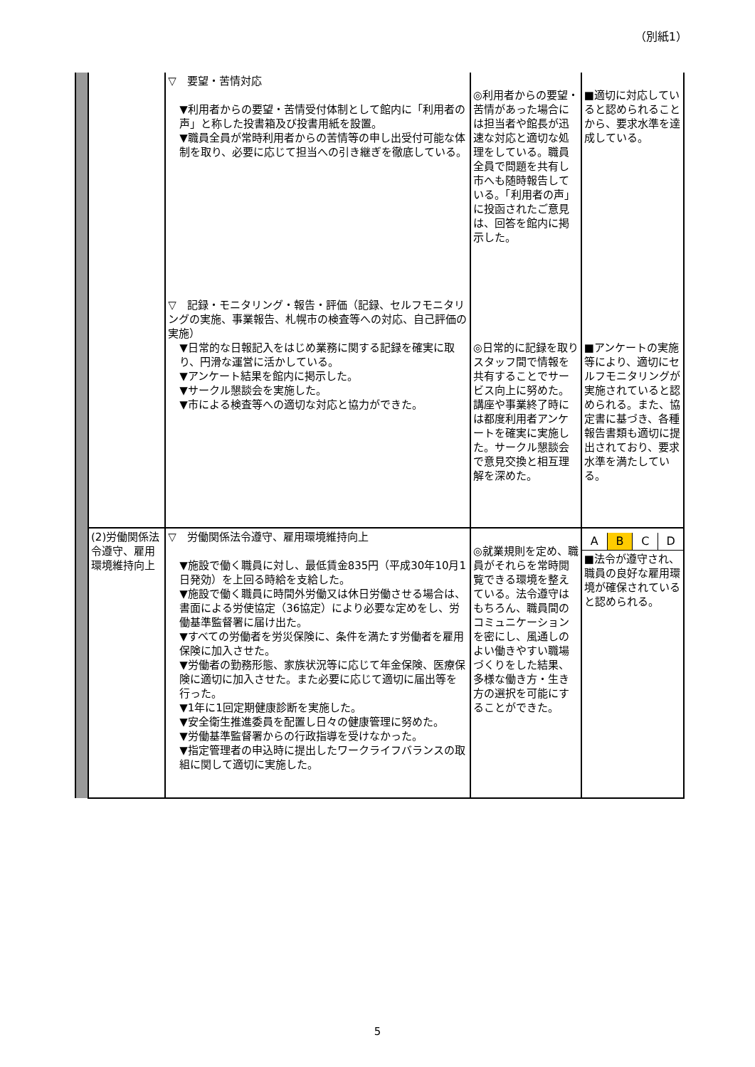（別紙1）
| | | ▽ 要望・苦情対応 ▼利用者からの要望・苦情受付体制として館内に「利用者の声」と称した投書箱及び投書用紙を設置。 ▼職員全員が常時利用者からの苦情等の申し出受付可能な体制を取り、必要に応じて担当への引き継ぎを徹底している。 ▽ 記録・モニタリング・報告・評価（記録、セルフモニタリングの実施、事業報告、札幌市の検査等への対応、自己評価の実施） ▼日常的な日報記入をはじめ業務に関する記録を確実に取り、円滑な運営に活かしている。 ▼アンケート結果を館内に掲示した。 ▼サークル懇談会を実施した。 ▼市による検査等への適切な対応と協力ができた。 | ◎利用者からの要望・苦情があった場合には担当者や館長が迅速な対応と適切な処理をしている。職員全員で問題を共有し市へも随時報告している。「利用者の声」に投函されたご意見は、回答を館内に掲示した。 ◎日常的に記録を取りスタッフ間で情報を共有することでサービス向上に努めた。講座や事業終了時には都度利用者アンケートを確実に実施した。サークル懇談会で意見交換と相互理解を深めた。 | ■適切に対応していると認められることから、要求水準を達成している。 ■アンケートの実施等により、適切にセルフモニタリングが実施されていると認められる。また、協定書に基づき、各種報告書類も適切に提出されており、要求水準を満たしている。 |
| | (2)労働関係法令遵守、雇用環境維持向上 | ▽ 労働関係法令遵守、雇用環境維持向上 ▼施設で働く職員に対し、最低賃金835円（平成30年10月1日発効）を上回る時給を支給した。 ▼施設で働く職員に時間外労働又は休日労働させる場合は、書面による労使協定（36協定）により必要な定めをし、労働基準監督署に届け出た。 ▼すべての労働者を労災保険に、条件を満たす労働者を雇用保険に加入させた。 ▼労働者の勤務形態、家族状況等に応じて年金保険、医療保険に適切に加入させた。また必要に応じて適切に届出等を行った。 ▼1年に1回定期健康診断を実施した。 ▼安全衛生推進委員を配置し日々の健康管理に努めた。 ▼労働基準監督署からの行政指導を受けなかった。 ▼指定管理者の申込時に提出したワークライフバランスの取組に関して適切に実施した。 | ◎就業規則を定め、職員がそれらを常時閲覧できる環境を整えている。法令遵守はもちろん、職員間のコミュニケーションを密にし、風通しのよい働きやすい職場づくりをした結果、多様な働き方・生き方の選択を可能にすることができた。 | A B C D ■法令が遵守され、職員の良好な雇用環境が確保されていると認められる。 |
5